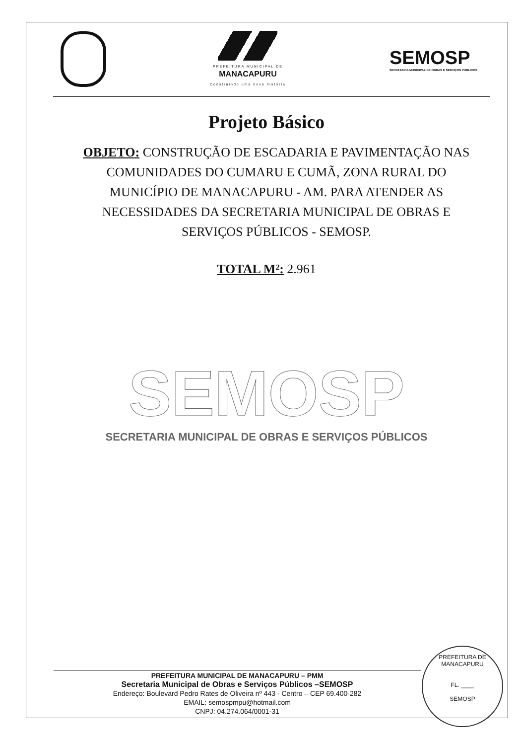PREFEITURA MUNICIPAL DE
MANACAPURU
Construindo uma nova história
SEMOSP
SECRETARIA MUNICIPAL DE OBRAS E SERVIÇOS PÚBLICOS
Projeto Básico
OBJETO: CONSTRUÇÃO DE ESCADARIA E PAVIMENTAÇÃO NAS COMUNIDADES DO CUMARU E CUMÃ, ZONA RURAL DO MUNICÍPIO DE MANACAPURU - AM. PARA ATENDER AS NECESSIDADES DA SECRETARIA MUNICIPAL DE OBRAS E SERVIÇOS PÚBLICOS - SEMOSP.
TOTAL M²: 2.961
SEMOSP
SECRETARIA MUNICIPAL DE OBRAS E SERVIÇOS PÚBLICOS
PREFEITURA MUNICIPAL DE MANACAPURU – PMM
Secretaria Municipal de Obras e Serviços Públicos –SEMOSP
Endereço: Boulevard Pedro Rates de Oliveira nº 443 - Centro – CEP 69.400-282
EMAIL: semospmpu@hotmail.com
CNPJ: 04.274.064/0001-31
PREFEITURA DE MANACAPURU
FL. ____
SEMOSP